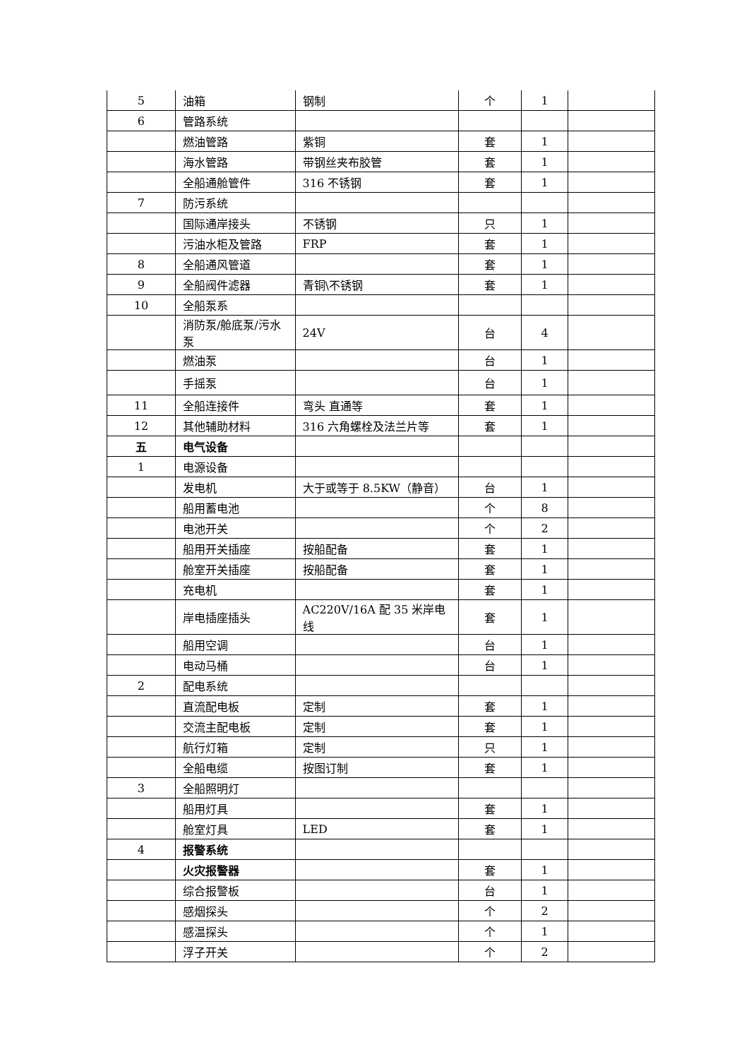| 5 | 油箱 | 钢制 | 个 | 1 | |
| 6 | 管路系统 | | | | |
| | 燃油管路 | 紫铜 | 套 | 1 | |
| | 海水管路 | 带钢丝夹布胶管 | 套 | 1 | |
| | 全船通舱管件 | 316 不锈钢 | 套 | 1 | |
| 7 | 防污系统 | | | | |
| | 国际通岸接头 | 不锈钢 | 只 | 1 | |
| | 污油水柜及管路 | FRP | 套 | 1 | |
| 8 | 全船通风管道 | | 套 | 1 | |
| 9 | 全船阀件滤器 | 青铜\不锈钢 | 套 | 1 | |
| 10 | 全船泵系 | | | | |
| | 消防泵/舱底泵/污水泵 | 24V | 台 | 4 | |
| | 燃油泵 | | 台 | 1 | |
| | 手摇泵 | | 台 | 1 | |
| 11 | 全船连接件 | 弯头 直通等 | 套 | 1 | |
| 12 | 其他辅助材料 | 316 六角螺栓及法兰片等 | 套 | 1 | |
| 五 | 电气设备 | | | | |
| 1 | 电源设备 | | | | |
| | 发电机 | 大于或等于 8.5KW（静音） | 台 | 1 | |
| | 船用蓄电池 | | 个 | 8 | |
| | 电池开关 | | 个 | 2 | |
| | 船用开关插座 | 按船配备 | 套 | 1 | |
| | 舱室开关插座 | 按船配备 | 套 | 1 | |
| | 充电机 | | 套 | 1 | |
| | 岸电插座插头 | AC220V/16A 配 35 米岸电线 | 套 | 1 | |
| | 船用空调 | | 台 | 1 | |
| | 电动马桶 | | 台 | 1 | |
| 2 | 配电系统 | | | | |
| | 直流配电板 | 定制 | 套 | 1 | |
| | 交流主配电板 | 定制 | 套 | 1 | |
| | 航行灯箱 | 定制 | 只 | 1 | |
| | 全船电缆 | 按图订制 | 套 | 1 | |
| 3 | 全船照明灯 | | | | |
| | 船用灯具 | | 套 | 1 | |
| | 舱室灯具 | LED | 套 | 1 | |
| 4 | 报警系统 | | | | |
| | 火灾报警器 | | 套 | 1 | |
| | 综合报警板 | | 台 | 1 | |
| | 感烟探头 | | 个 | 2 | |
| | 感温探头 | | 个 | 1 | |
| | 浮子开关 | | 个 | 2 | |